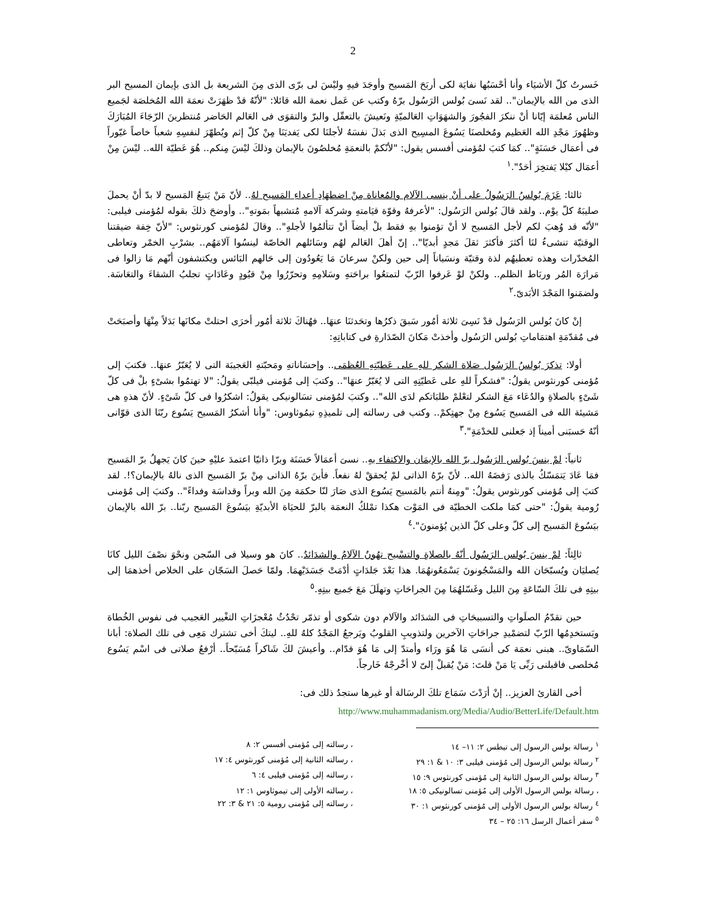2
خَسرتُ كلّ الأشيَاء وأنا أحْسَبُها نفايَة لكى أربَحَ المَسيح وأوجَدَ فيهِ وليْسَ لى برّى الذى مِنَ الشريعة بل الذى بإيمان المسيح البر الذى من الله بالإيمان".. لقد نَسىَ بُولس الرَسُول برّهُ وكتب عن عَمل نعمة الله قائلا: "لأنّهُ قدْ ظهَرَتْ نعمَة الله المُخلصَة لجَميع الناس مُعلمَة إيّانا أنْ ننكرَ الفجُورَ والشهَوَاتِ العَالميّةِ ونَعيشَ بالتعقّل والبرّ والتقوَى فى العَالم الحَاضر مُنتظرينَ الرّجَاءَ المُبَارَكَ وظهُورَ مَجْدِ الله العَظيم ومُخلصنَا يَسُوعَ المسِيح الذى بَذلَ نفسَهُ لأجلنَا لكى يَفديَنَا مِنْ كلّ إثم ويُطهّرَ لنفسِهِ شعباً خاصاً غيّوراً فى أعمَال حَسَنَةٍ".. كمَا كتبَ لمُؤمنى أفسس يقول: "لأنّكمْ بالنعمَةِ مُخلصُونَ بالإيمان وذلكَ ليْسَ مِنكم.. هُوَ عَطيّة الله.. ليْسَ مِنْ أعمَال كيْلا يَفتخِرَ أحَدٌ".<sup>١</sup>
ثالثا: عَزَمَ بُولسُ الرَسُولُ على أنْ ينسى الآلام والمُعاناة مِنْ اضطهَادِ أعداءِ المَسيح لهُ.. لأنّ مَنْ يَتبعُ المَسيح لا بدّ أنْ يحملَ صليبَهُ كلّ يوْم.. ولقد قالَ بُولس الرَسُول: "لأعرفهُ وقوّة قيَامتهِ وشركة آلامهِ مُتشبهاً بمَوتهِ".. وأوضحَ ذلكَ بقوله لمُؤمنى فيلبى: "لأنّه قد وُهبَ لكم لأجل المَسيح لا أنْ تؤمنوا بهِ فقط بلْ أيضاً أنْ تتألمُوا لأجلهِ".. وقالَ لمُؤمنى كورنثوس: "لأنّ خِفة ضيقتنا الوقتيّة تنشىءُ لنَا أكثرَ فأكثرَ ثقلَ مَجدٍ أبديّا".. إنّ أهلَ العَالم لهُم وسَائلهم الخاصّة لينسُوا آلامَهُم.. بشرْبِ الخمْر وتعاطى المُخدّرات وهذه تعطيهُم لذة وقتيّة ونسَياناً إلى حين ولكنْ سرعانَ مَا يَعُودُون إلى حَالهم البَائس ويكتشفون أنّهم مَا زالوا فى مَرارَة المُر وربَاط الظلم.. ولكنْ لوْ عَرفوا الرّبّ لتمتعُوا براحَتهِ وسَلامِهِ وتحرّرُوا مِنْ قيُودٍ وعَادَاتٍ تجلبُ الشقاءَ والتعَاسَة. ولضمَنوا المَجْدَ الأبَدىّ.<sup>٢</sup>
إنْ كانَ بُولس الرَسُول قدْ نَسِىَ ثلاثة أمُور سَبقَ ذكرُها وتحَدثنَا عنهَا.. فهُناكَ ثلاثة أمُور أخرَى احتلتْ مكانَها بَدَلاً مِنْهَا وأصبَحَتْ فى مُقدّمَةِ اهتمَاماتِ بُولس الرَسُول وأخذتْ مَكانَ الصّدَارةِ فى كتاباتِهِ:
أولا: تذكرَ بُولسُ الرَسُول صَلاة الشكر للهِ على عَطيّتِهِ العُظمَى.. وإحسَاناتهِ ومَحبّتهِ العَجيبَة التى لا يُعَبّرُ عنهَا.. فكتبَ إلى مُؤمنى كورنثوس يقولُ: "فشكراً للهِ على عَطيّتِهِ التى لا يُعَبّرُ عنهَا".. وكتبَ إلى مُؤمنى فيلبّى يقولُ: "لا تهتمُوا بشىْءٍ بلْ فى كلّ شَىْءٍ بالصلاةِ والدُعَاء مَعَ الشكر لتعْلمْ طلبَاتكم لدَى الله".. وكتبَ لمُؤمنى تسَالونيكى يقولُ: اشكرُوا فى كلّ شَىْءٍ. لأنّ هذهِ هى مَشيئة الله فى المَسيح يَسُوع مِنْ جهتِكمْ.. وكتب فى رسالته إلى تلميذِهِ تيمُوثاوس: "وأنا أشكرُ المَسيح يَسُوع ربّنَا الذى قوّانى أنّهُ حَسبَنى أميناً إذ جَعلنى للخدْمَةِ".<sup>٣</sup>
ثانياً: لمْ ينسَ بُولس الرَسُول برّ الله بالإيمَان والاكتفاء بهِ.. نسىَ أعمَالاً حَسَنَة وبرّا ذاتيّا اعتمدَ عليْهِ حينَ كانَ يَجهلُ برّ المَسيح فمَا عَادَ يَتمَسّكُ بالذى رَفضَهُ الله.. لأنّ برّهُ الذاتى لمْ يُحققْ لهُ نفعاً. فأينَ برّهُ الذاتى مِنْ برّ المَسيح الذى نالهُ بالإيمان؟!. لقد كتبَ إلى مُؤمنى كورنثوس يقولُ: "ومِنهُ أنتم بالمَسيح يَسُوع الذى صَارَ لنّا حكمَة مِنَ الله وبراً وقداسَة وفداءً".. وكتبَ إلى مُؤمنى رُومية يقولُ: "حتى كمَا ملكت الخطيّة فى المَوْت هكذا تمْلكُ النعمَة بالبرّ للحيَاة الأبديّةِ بيَسُوعَ المَسيح ربّنا.. برّ الله بالإيمان بيَسُوعَ المَسيح إلى كلّ وعلى كلّ الذين يُؤمنونَ".<sup>٤</sup>
ثالِثاً: لمْ ينسَ بُولس الرَسُول أنّهُ بالصلاةِ والتسْبيح تهُونُ الآلامُ والشدَائدُ.. كانَ هو وسيلا فى السّجن ونحْوَ نصْفَ الليل كانَا يُصليَان ويُسبّحَان الله والمَسْجُونونَ يَسْمَعُونهُمَا. هذا بَعْدَ جَلدَاتٍ أدْمَتْ جَسَدَيْهمَا. ولمّا حَصلَ السَجّان على الخلاص أخذهمَا إلى بيتِهِ فى تلكَ السّاعَةِ مِنَ الليل وغَسّلهُمَا مِنَ الجراحَاتِ وتهلَلَ مَعَ جَميع بيتِهِ.<sup>٥</sup>
حين نقدّمُ الصلَواتِ والتسبيحَاتِ فى الشدَائد والآلام دون شكوى أو تذمّر تحْدُثُ مُعْجزَاتِ التغْيير العَجيب فى نفوس الخُطاة ويَستخدِمُها الرّبّ لتضمْيدِ جراحَاتِ الآخرين ولتذويبِ القلوبُ ويَرجعُ المَجْدُ كلهُ للهِ.. ليتكَ أخى تشترك مَعِى فى تلك الصلاة: أبانا السّمَاوىّ.. هبنى نعمَة كى أنسَى مَا هُوَ ورَاء وأمتدّ إلى مَا هُوَ قدّام.. وأعيشَ لكَ شَاكراً مُسَبّحاً.. أرْفعُ صلاتى فى اسْم يَسُوع مُخلصى فاقبلنى رَبِّى يَا مَنْ قلتَ: مَنْ يُقبلْ إلىّ لا أخْرجْهُ خَارجاً.
أخى القارئ العزيز.. إنْ أرَدْتَ سَمَاع تلكَ الرسَالة أو غيرها ستجدُ ذلك فى:
http://www.muhammadanism.org/Media/Audio/BetterLife/Default.htm
<sup>١</sup> رسالة بولس الرسول إلى تيطس ٢: ١١– ١٤ ، رسالته إلى مُؤمنى أفسس ٢: ٨
<sup>٢</sup> رسالة بولس الرسول إلى مُؤمنى فيلبى ٣: ١٠ & ١: ٢٩ ، رسالته الثانية إلى مُؤمنى كورنثوس ٤: ١٧
<sup>٣</sup> رسالة بولس الرسول الثانية إلى مُؤمنى كورنثوس ٩: ١٥ ، رسالته إلى مُؤمنى فيلبى ٤: ٦
، رسالة بولس الرسول الأولى إلى مُؤمنى تسالونيكى ٥: ١٨ ، رسالته الأولى إلى تيموثاوس ١: ١٢
<sup>٤</sup> رسالة بولس الرسول الأولى إلى مُؤمنى كورنثوس ١: ٣٠ ، رسالته إلى مُؤمنى رومية ٥: ٢١ & ٣: ٢٢
<sup>٥</sup> سفر أعمال الرسل ١٦: ٢٥ – ٣٤